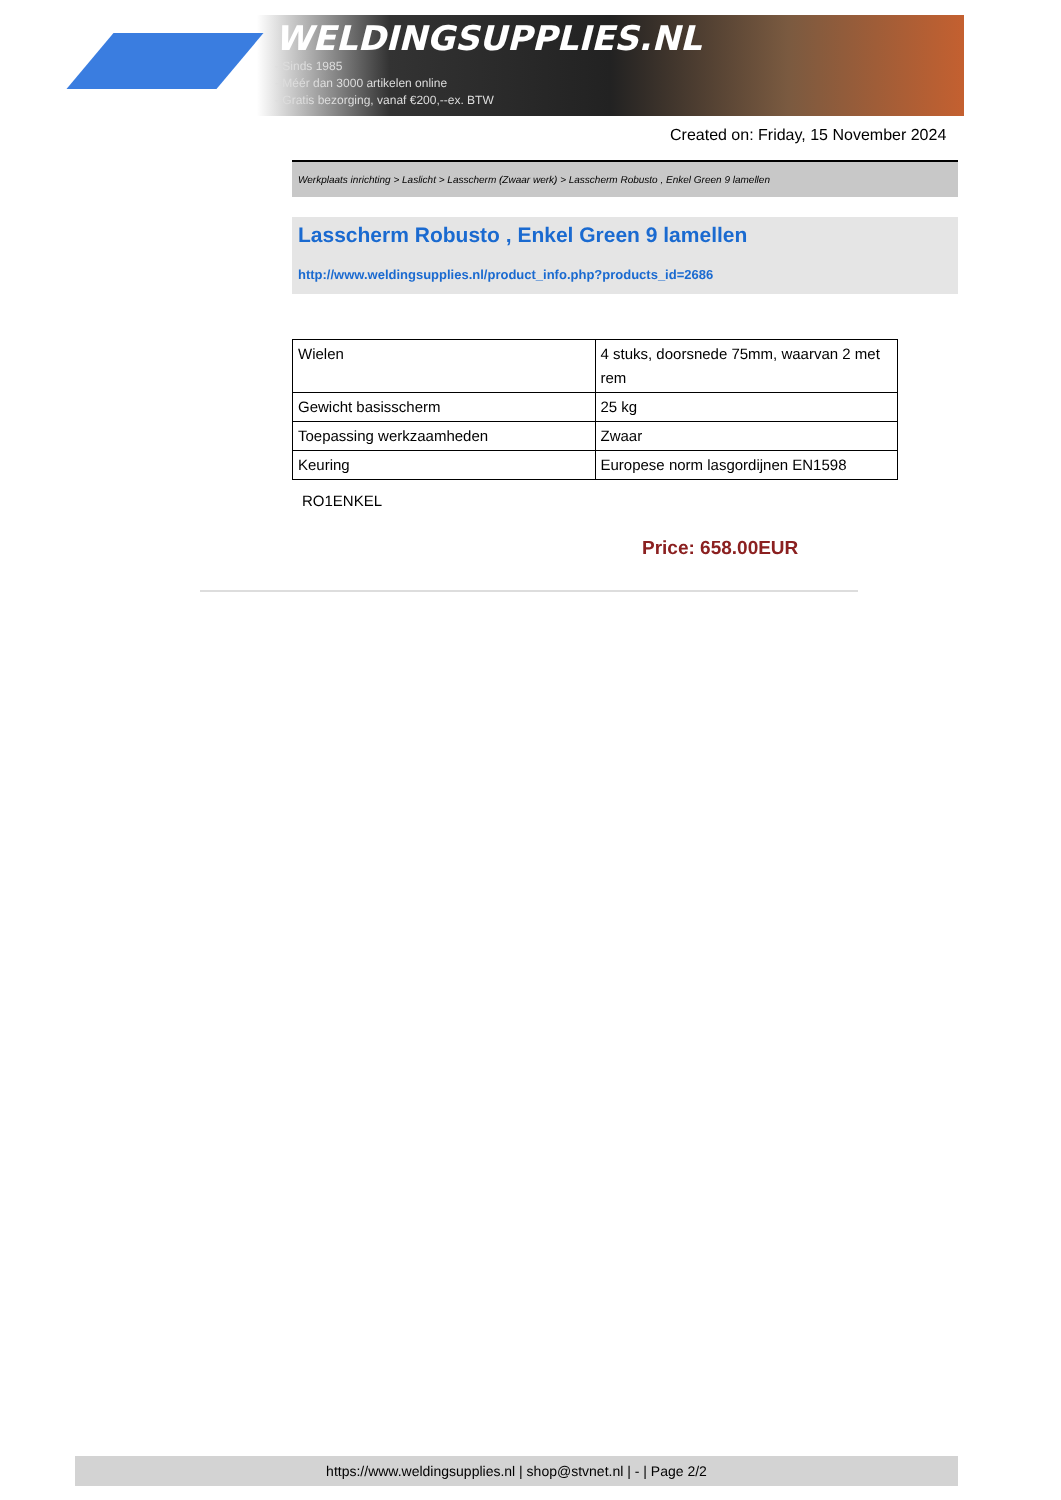WELDINGSUPPLIES.NL
- Sinds 1985
- Méér dan 3000 artikelen online
- Gratis bezorging, vanaf €200,--ex. BTW
Created on: Friday, 15 November 2024
Werkplaats inrichting > Laslicht > Lasscherm (Zwaar werk) > Lasscherm Robusto , Enkel Green 9 lamellen
Lasscherm Robusto , Enkel Green 9 lamellen
http://www.weldingsupplies.nl/product_info.php?products_id=2686
| Wielen | 4 stuks, doorsnede 75mm, waarvan 2 met rem |
| Gewicht basisscherm | 25 kg |
| Toepassing werkzaamheden | Zwaar |
| Keuring | Europese norm lasgordijnen EN1598 |
RO1ENKEL
Price: 658.00EUR
https://www.weldingsupplies.nl | shop@stvnet.nl | - | Page 2/2